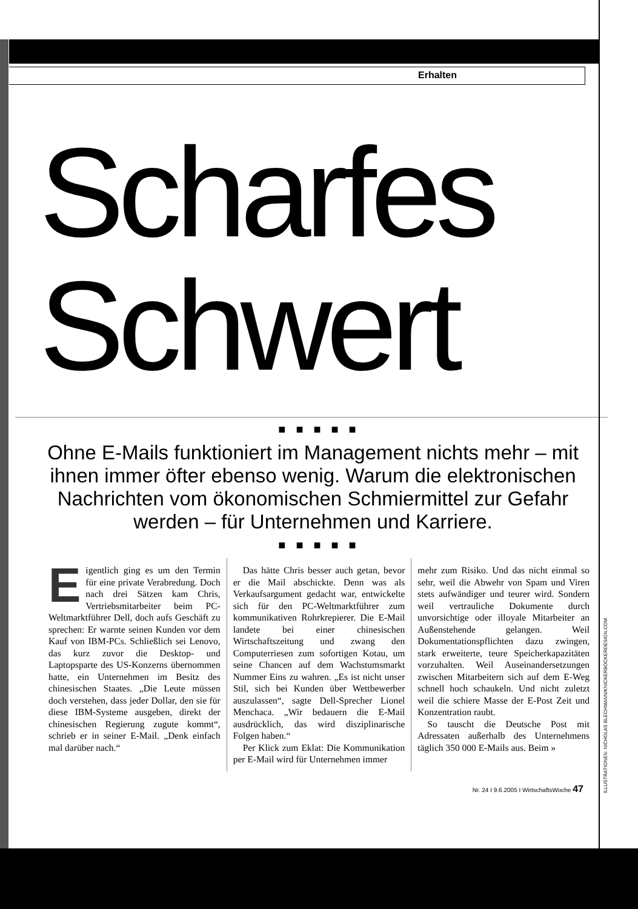Erhalten
Scharfes
Schwert
■ ■ ■ ■ ■
Ohne E-Mails funktioniert im Management nichts mehr – mit ihnen immer öfter ebenso wenig. Warum die elektronischen Nachrichten vom ökonomischen Schmiermittel zur Gefahr werden – für Unternehmen und Karriere.
■ ■ ■ ■ ■
Eigentlich ging es um den Termin für eine private Verabredung. Doch nach drei Sätzen kam Chris, Vertriebsmitarbeiter beim PC-Weltmarktführer Dell, doch aufs Geschäft zu sprechen: Er warnte seinen Kunden vor dem Kauf von IBM-PCs. Schließlich sei Lenovo, das kurz zuvor die Desktop- und Laptopsparte des US-Konzerns übernommen hatte, ein Unternehmen im Besitz des chinesischen Staates. „Die Leute müssen doch verstehen, dass jeder Dollar, den sie für diese IBM-Systeme ausgeben, direkt der chinesischen Regierung zugute kommt“, schrieb er in seiner E-Mail. „Denk einfach mal darüber nach.“
Das hätte Chris besser auch getan, bevor er die Mail abschickte. Denn was als Verkaufsargument gedacht war, entwickelte sich für den PC-Weltmarktführer zum kommunikativen Rohrkrepierer. Die E-Mail landete bei einer chinesischen Wirtschaftszeitung und zwang den Computerriesen zum sofortigen Kotau, um seine Chancen auf dem Wachstumsmarkt Nummer Eins zu wahren. „Es ist nicht unser Stil, sich bei Kunden über Wettbewerber auszulassen“, sagte Dell-Sprecher Lionel Menchaca. „Wir bedauern die E-Mail ausdrücklich, das wird disziplinarische Folgen haben.“
Per Klick zum Eklat: Die Kommunikation per E-Mail wird für Unternehmen immer
mehr zum Risiko. Und das nicht einmal so sehr, weil die Abwehr von Spam und Viren stets aufwändiger und teurer wird. Sondern weil vertrauliche Dokumente durch unvorsichtige oder illoyale Mitarbeiter an Außenstehende gelangen. Weil Dokumentationspflichten dazu zwingen, stark erweiterte, teure Speicherkapazitäten vorzuhalten. Weil Auseinandersetzungen zwischen Mitarbeitern sich auf dem E-Weg schnell hoch schaukeln. Und nicht zuletzt weil die schiere Masse der E-Post Zeit und Konzentration raubt.
So tauscht die Deutsche Post mit Adressaten außerhalb des Unternehmens täglich 350 000 E-Mails aus. Beim »
Nr. 24 I 9.6.2005 I WirtschaftsWoche 47
ILLUSTRATIONEN: NICHOLAS BLECHMANN/KNICKERBOCKERDESIGN.COM